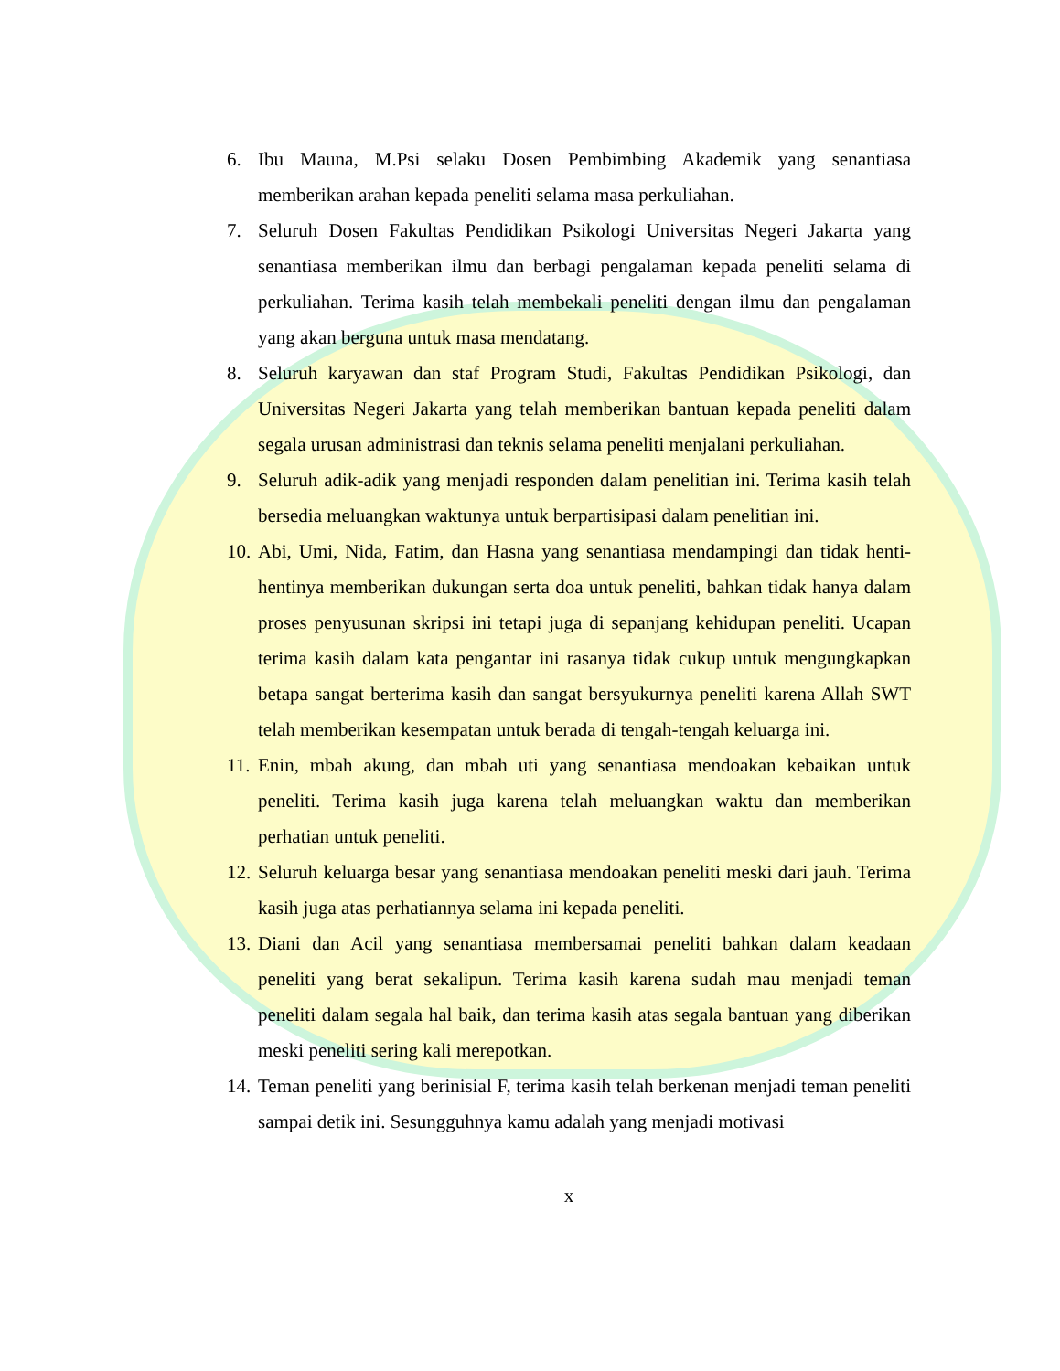6. Ibu Mauna, M.Psi selaku Dosen Pembimbing Akademik yang senantiasa memberikan arahan kepada peneliti selama masa perkuliahan.
7. Seluruh Dosen Fakultas Pendidikan Psikologi Universitas Negeri Jakarta yang senantiasa memberikan ilmu dan berbagi pengalaman kepada peneliti selama di perkuliahan. Terima kasih telah membekali peneliti dengan ilmu dan pengalaman yang akan berguna untuk masa mendatang.
8. Seluruh karyawan dan staf Program Studi, Fakultas Pendidikan Psikologi, dan Universitas Negeri Jakarta yang telah memberikan bantuan kepada peneliti dalam segala urusan administrasi dan teknis selama peneliti menjalani perkuliahan.
9. Seluruh adik-adik yang menjadi responden dalam penelitian ini. Terima kasih telah bersedia meluangkan waktunya untuk berpartisipasi dalam penelitian ini.
10. Abi, Umi, Nida, Fatim, dan Hasna yang senantiasa mendampingi dan tidak henti-hentinya memberikan dukungan serta doa untuk peneliti, bahkan tidak hanya dalam proses penyusunan skripsi ini tetapi juga di sepanjang kehidupan peneliti. Ucapan terima kasih dalam kata pengantar ini rasanya tidak cukup untuk mengungkapkan betapa sangat berterima kasih dan sangat bersyukurnya peneliti karena Allah SWT telah memberikan kesempatan untuk berada di tengah-tengah keluarga ini.
11. Enin, mbah akung, dan mbah uti yang senantiasa mendoakan kebaikan untuk peneliti. Terima kasih juga karena telah meluangkan waktu dan memberikan perhatian untuk peneliti.
12. Seluruh keluarga besar yang senantiasa mendoakan peneliti meski dari jauh. Terima kasih juga atas perhatiannya selama ini kepada peneliti.
13. Diani dan Acil yang senantiasa membersamai peneliti bahkan dalam keadaan peneliti yang berat sekalipun. Terima kasih karena sudah mau menjadi teman peneliti dalam segala hal baik, dan terima kasih atas segala bantuan yang diberikan meski peneliti sering kali merepotkan.
14. Teman peneliti yang berinisial F, terima kasih telah berkenan menjadi teman peneliti sampai detik ini. Sesungguhnya kamu adalah yang menjadi motivasi
x